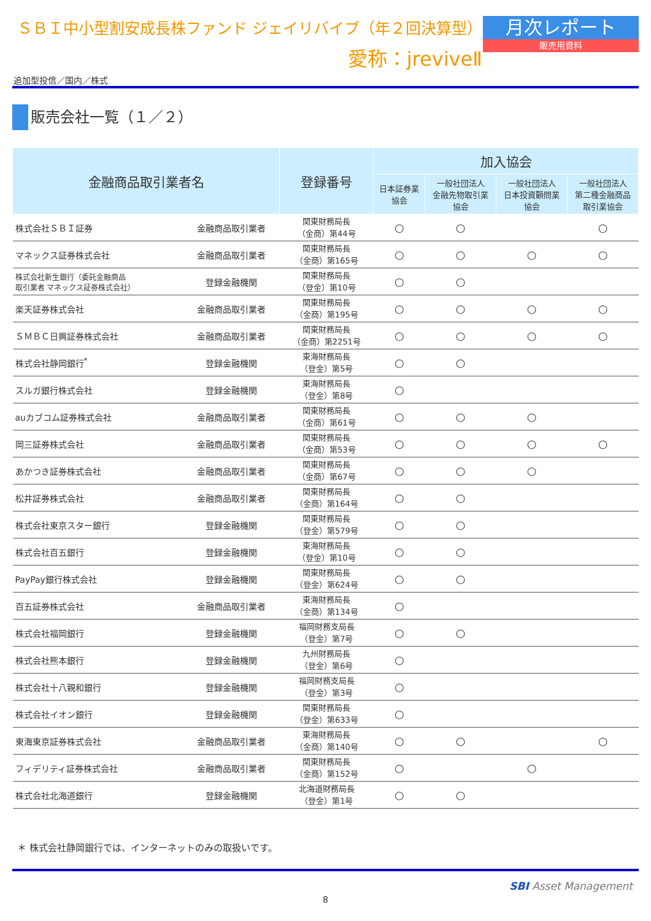ＳＢＩ中小型割安成長株ファンド ジェイリバイブ（年２回決算型）
愛称：jreviveⅡ
月次レポート
販売用資料
追加型投信／国内／株式
販売会社一覧（１／２）
| 金融商品取引業者名 | | 登録番号 | 加入協会 | | | |
| --- | --- | --- | --- | --- | --- | --- |
| | | | 日本証券業 協会 | 一般社団法人 金融先物取引業 協会 | 一般社団法人 日本投資顧問業 協会 | 一般社団法人 第二種金融商品 取引業協会 |
| 株式会社ＳＢＩ証券 | 金融商品取引業者 | 関東財務局長 （金商）第44号 | ○ | ○ | | ○ |
| マネックス証券株式会社 | 金融商品取引業者 | 関東財務局長 （金商）第165号 | ○ | ○ | ○ | ○ |
| 株式会社新生銀行（委託金融商品 取引業者 マネックス証券株式会社） | 登録金融機関 | 関東財務局長 （登金）第10号 | ○ | ○ | | |
| 楽天証券株式会社 | 金融商品取引業者 | 関東財務局長 （金商）第195号 | ○ | ○ | ○ | ○ |
| ＳＭＢＣ日興証券株式会社 | 金融商品取引業者 | 関東財務局長 （金商）第2251号 | ○ | ○ | ○ | ○ |
| 株式会社静岡銀行<sup>*</sup> | 登録金融機関 | 東海財務局長 （登金）第5号 | ○ | ○ | | |
| スルガ銀行株式会社 | 登録金融機関 | 東海財務局長 （登金）第8号 | ○ | | | |
| auカブコム証券株式会社 | 金融商品取引業者 | 関東財務局長 （金商）第61号 | ○ | ○ | ○ | |
| 岡三証券株式会社 | 金融商品取引業者 | 関東財務局長 （金商）第53号 | ○ | ○ | ○ | ○ |
| あかつき証券株式会社 | 金融商品取引業者 | 関東財務局長 （金商）第67号 | ○ | ○ | ○ | |
| 松井証券株式会社 | 金融商品取引業者 | 関東財務局長 （金商）第164号 | ○ | ○ | | |
| 株式会社東京スター銀行 | 登録金融機関 | 関東財務局長 （登金）第579号 | ○ | ○ | | |
| 株式会社百五銀行 | 登録金融機関 | 東海財務局長 （登金）第10号 | ○ | ○ | | |
| PayPay銀行株式会社 | 登録金融機関 | 関東財務局長 （登金）第624号 | ○ | ○ | | |
| 百五証券株式会社 | 金融商品取引業者 | 東海財務局長 （金商）第134号 | ○ | | | |
| 株式会社福岡銀行 | 登録金融機関 | 福岡財務支局長 （登金）第7号 | ○ | ○ | | |
| 株式会社熊本銀行 | 登録金融機関 | 九州財務局長 （登金）第6号 | ○ | | | |
| 株式会社十八親和銀行 | 登録金融機関 | 福岡財務支局長 （登金）第3号 | ○ | | | |
| 株式会社イオン銀行 | 登録金融機関 | 関東財務局長 （登金）第633号 | ○ | | | |
| 東海東京証券株式会社 | 金融商品取引業者 | 東海財務局長 （金商）第140号 | ○ | ○ | | ○ |
| フィデリティ証券株式会社 | 金融商品取引業者 | 関東財務局長 （金商）第152号 | ○ | | ○ | |
| 株式会社北海道銀行 | 登録金融機関 | 北海道財務局長 （登金）第1号 | ○ | ○ | | |
＊ 株式会社静岡銀行では、インターネットのみの取扱いです。
SBI Asset Management
8